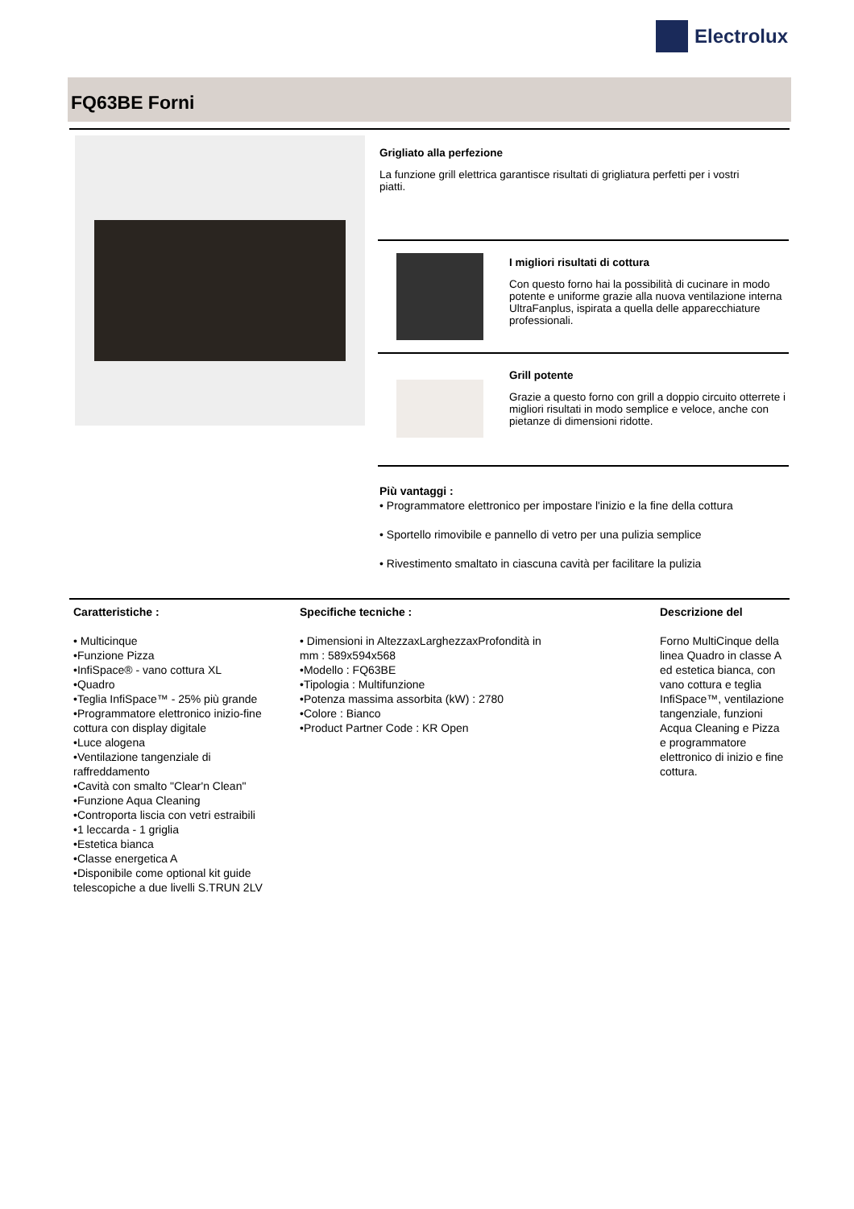Electrolux
FQ63BE Forni
Grigliato alla perfezione
La funzione grill elettrica garantisce risultati di grigliatura perfetti per i vostri piatti.
I migliori risultati di cottura
Con questo forno hai la possibilità di cucinare in modo potente e uniforme grazie alla nuova ventilazione interna UltraFanplus, ispirata a quella delle apparecchiature professionali.
Grill potente
Grazie a questo forno con grill a doppio circuito otterrete i migliori risultati in modo semplice e veloce, anche con pietanze di dimensioni ridotte.
Più vantaggi :
• Programmatore elettronico per impostare l'inizio e la fine della cottura
• Sportello rimovibile e pannello di vetro per una pulizia semplice
• Rivestimento smaltato in ciascuna cavità per facilitare la pulizia
Caratteristiche :
• Multicinque
•Funzione Pizza
•InfiSpace® - vano cottura XL
•Quadro
•Teglia InfiSpace™ - 25% più grande
•Programmatore elettronico inizio-fine cottura con display digitale
•Luce alogena
•Ventilazione tangenziale di raffreddamento
•Cavità con smalto "Clear'n Clean"
•Funzione Aqua Cleaning
•Controporta liscia con vetri estraibili
•1 leccarda - 1 griglia
•Estetica bianca
•Classe energetica A
•Disponibile come optional kit guide telescopiche a due livelli S.TRUN 2LV
Specifiche tecniche :
• Dimensioni in AltezzaxLarghezzaxProfondità in mm : 589x594x568
•Modello : FQ63BE
•Tipologia : Multifunzione
•Potenza massima assorbita (kW) : 2780
•Colore : Bianco
•Product Partner Code : KR Open
Descrizione del
Forno MultiCinque della linea Quadro in classe A ed estetica bianca, con vano cottura e teglia InfiSpace™, ventilazione tangenziale, funzioni Acqua Cleaning e Pizza e programmatore elettronico di inizio e fine cottura.